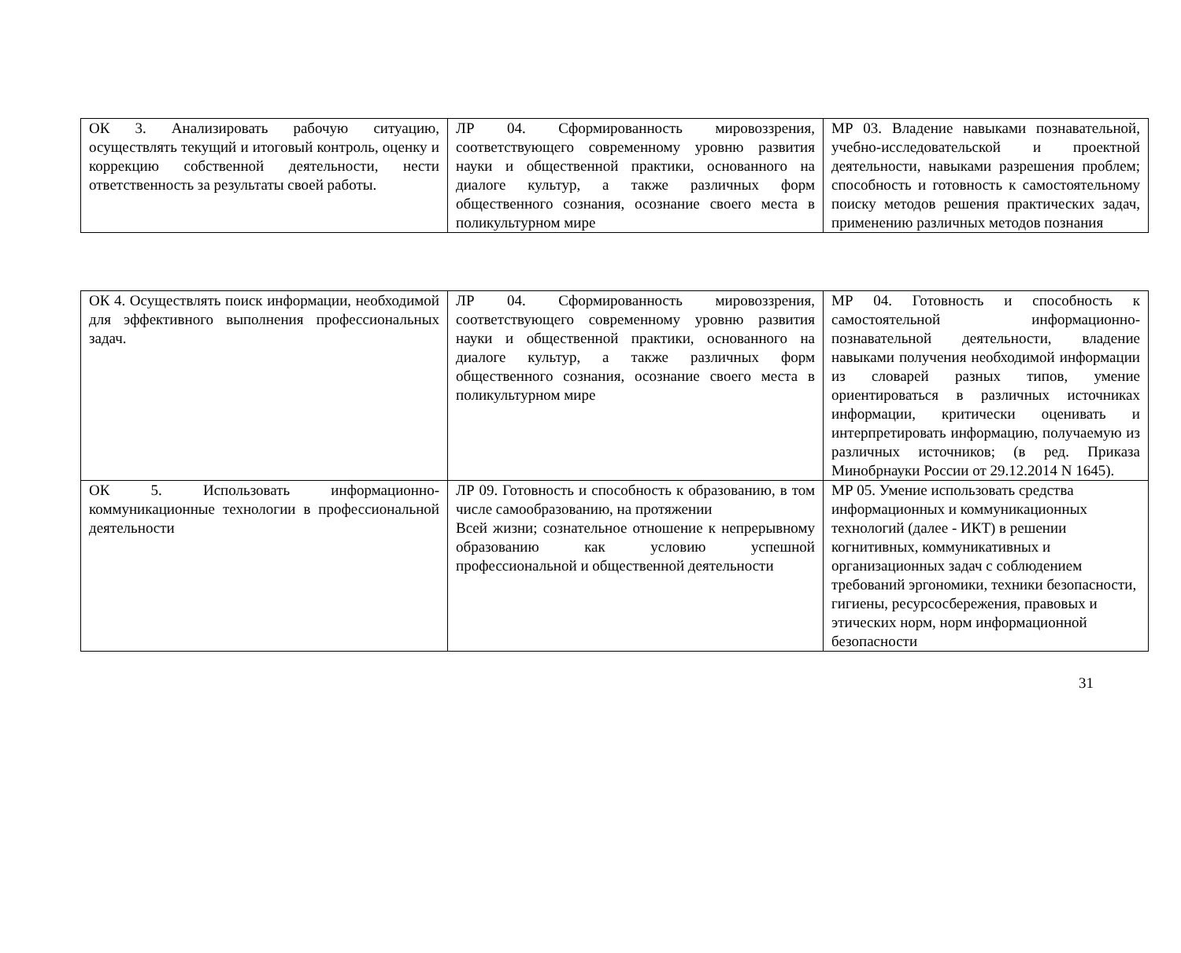| ОК 3. Анализировать рабочую ситуацию, осуществлять текущий и итоговый контроль, оценку и коррекцию собственной деятельности, нести ответственность за результаты своей работы. | ЛР 04. Сформированность мировоззрения, соответствующего современному уровню развития науки и общественной практики, основанного на диалоге культур, а также различных форм общественного сознания, осознание своего места в поликультурном мире | МР 03. Владение навыками познавательной, учебно-исследовательской и проектной деятельности, навыками разрешения проблем; способность и готовность к самостоятельному поиску методов решения практических задач, применению различных методов познания |
| ОК 4. Осуществлять поиск информации, необходимой для эффективного выполнения профессиональных задач. | ЛР 04. Сформированность мировоззрения, соответствующего современному уровню развития науки и общественной практики, основанного на диалоге культур, а также различных форм общественного сознания, осознание своего места в поликультурном мире | МР 04. Готовность и способность к самостоятельной информационно- познавательной деятельности, владение навыками получения необходимой информации из словарей разных типов, умение ориентироваться в различных источниках информации, критически оценивать и интерпретировать информацию, получаемую из различных источников; (в ред. Приказа Минобрнауки России от 29.12.2014 N 1645). |
| ОК 5. Использовать информационно-коммуникационные технологии в профессиональной деятельности | ЛР 09. Готовность и способность к образованию, в том числе самообразованию, на протяжении Всей жизни; сознательное отношение к непрерывному образованию как условию успешной профессиональной и общественной деятельности | МР 05. Умение использовать средства информационных и коммуникационных технологий (далее - ИКТ) в решении когнитивных, коммуникативных и организационных задач с соблюдением требований эргономики, техники безопасности, гигиены, ресурсосбережения, правовых и этических норм, норм информационной безопасности |
31